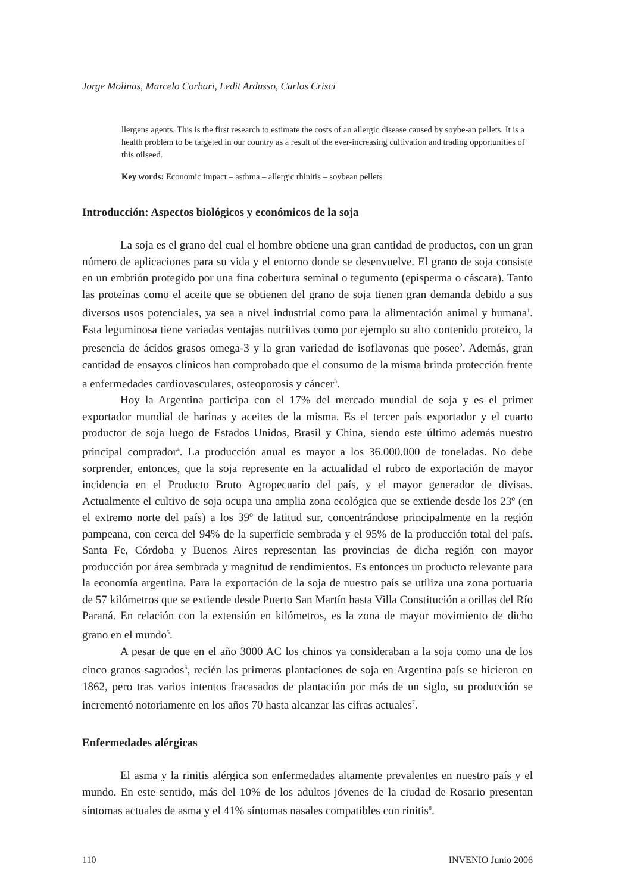Jorge Molinas, Marcelo Corbari, Ledit Ardusso, Carlos Crisci
llergens agents. This is the first research to estimate the costs of an allergic disease caused by soybe-an pellets. It is a health problem to be targeted in our country as a result of the ever-increasing cultivation and trading opportunities of this oilseed.
Key words: Economic impact – asthma – allergic rhinitis – soybean pellets
Introducción: Aspectos biológicos y económicos de la soja
La soja es el grano del cual el hombre obtiene una gran cantidad de productos, con un gran número de aplicaciones para su vida y el entorno donde se desenvuelve. El grano de soja consiste en un embrión protegido por una fina cobertura seminal o tegumento (episperma o cáscara). Tanto las proteínas como el aceite que se obtienen del grano de soja tienen gran demanda debido a sus diversos usos potenciales, ya sea a nivel industrial como para la alimentación animal y humana<sup>1</sup>. Esta leguminosa tiene variadas ventajas nutritivas como por ejemplo su alto contenido proteico, la presencia de ácidos grasos omega-3 y la gran variedad de isoflavonas que posee<sup>2</sup>. Además, gran cantidad de ensayos clínicos han comprobado que el consumo de la misma brinda protección frente a enfermedades cardiovasculares, osteoporosis y cáncer<sup>3</sup>.
Hoy la Argentina participa con el 17% del mercado mundial de soja y es el primer exportador mundial de harinas y aceites de la misma. Es el tercer país exportador y el cuarto productor de soja luego de Estados Unidos, Brasil y China, siendo este último además nuestro principal comprador<sup>4</sup>. La producción anual es mayor a los 36.000.000 de toneladas. No debe sorprender, entonces, que la soja represente en la actualidad el rubro de exportación de mayor incidencia en el Producto Bruto Agropecuario del país, y el mayor generador de divisas. Actualmente el cultivo de soja ocupa una amplia zona ecológica que se extiende desde los 23º (en el extremo norte del país) a los 39º de latitud sur, concentrándose principalmente en la región pampeana, con cerca del 94% de la superficie sembrada y el 95% de la producción total del país. Santa Fe, Córdoba y Buenos Aires representan las provincias de dicha región con mayor producción por área sembrada y magnitud de rendimientos. Es entonces un producto relevante para la economía argentina. Para la exportación de la soja de nuestro país se utiliza una zona portuaria de 57 kilómetros que se extiende desde Puerto San Martín hasta Villa Constitución a orillas del Río Paraná. En relación con la extensión en kilómetros, es la zona de mayor movimiento de dicho grano en el mundo<sup>5</sup>.
A pesar de que en el año 3000 AC los chinos ya consideraban a la soja como una de los cinco granos sagrados<sup>6</sup>, recién las primeras plantaciones de soja en Argentina país se hicieron en 1862, pero tras varios intentos fracasados de plantación por más de un siglo, su producción se incrementó notoriamente en los años 70 hasta alcanzar las cifras actuales<sup>7</sup>.
Enfermedades alérgicas
El asma y la rinitis alérgica son enfermedades altamente prevalentes en nuestro país y el mundo. En este sentido, más del 10% de los adultos jóvenes de la ciudad de Rosario presentan síntomas actuales de asma y el 41% síntomas nasales compatibles con rinitis<sup>8</sup>.
110 INVENIO Junio 2006